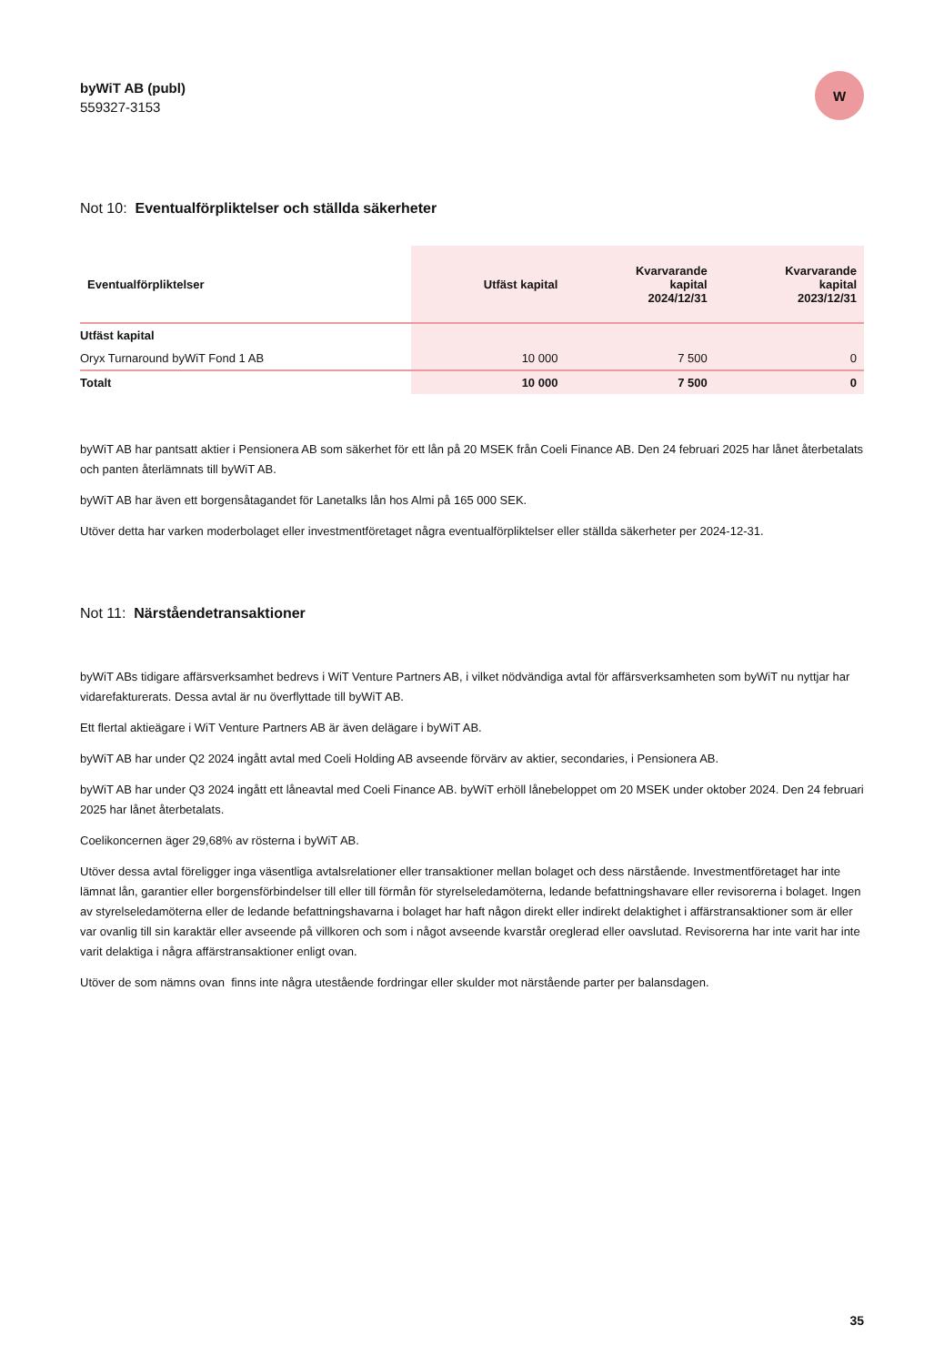byWiT AB (publ)
559327-3153
W
Not 10: Eventualförpliktelser och ställda säkerheter
| Eventualförpliktelser | Utfäst kapital | Kvarvarande kapital 2024/12/31 | Kvarvarande kapital 2023/12/31 |
| --- | --- | --- | --- |
| Utfäst kapital | | | |
| Oryx Turnaround byWiT Fond 1 AB | 10 000 | 7 500 | 0 |
| Totalt | 10 000 | 7 500 | 0 |
byWiT AB har pantsatt aktier i Pensionera AB som säkerhet för ett lån på 20 MSEK från Coeli Finance AB. Den 24 februari 2025 har lånet återbetalats och panten återlämnats till byWiT AB.
byWiT AB har även ett borgensåtagandet för Lanetalks lån hos Almi på 165 000 SEK.
Utöver detta har varken moderbolaget eller investmentföretaget några eventualförpliktelser eller ställda säkerheter per 2024-12-31.
Not 11: Närståendetransaktioner
byWiT ABs tidigare affärsverksamhet bedrevs i WiT Venture Partners AB, i vilket nödvändiga avtal för affärsverksamheten som byWiT nu nyttjar har vidarefakturerats. Dessa avtal är nu överflyttade till byWiT AB.
Ett flertal aktieägare i WiT Venture Partners AB är även delägare i byWiT AB.
byWiT AB har under Q2 2024 ingått avtal med Coeli Holding AB avseende förvärv av aktier, secondaries, i Pensionera AB.
byWiT AB har under Q3 2024 ingått ett låneavtal med Coeli Finance AB. byWiT erhöll lånebeloppet om 20 MSEK under oktober 2024. Den 24 februari 2025 har lånet återbetalats.
Coelikoncernen äger 29,68% av rösterna i byWiT AB.
Utöver dessa avtal föreligger inga väsentliga avtalsrelationer eller transaktioner mellan bolaget och dess närstående. Investmentföretaget har inte lämnat lån, garantier eller borgensförbindelser till eller till förmån för styrelseledamöterna, ledande befattningshavare eller revisorerna i bolaget. Ingen av styrelseledamöterna eller de ledande befattningshavarna i bolaget har haft någon direkt eller indirekt delaktighet i affärstransaktioner som är eller var ovanlig till sin karaktär eller avseende på villkoren och som i något avseende kvarstår oreglerad eller oavslutad. Revisorerna har inte varit har inte varit delaktiga i några affärstransaktioner enligt ovan.
Utöver de som nämns ovan finns inte några utestående fordringar eller skulder mot närstående parter per balansdagen.
35